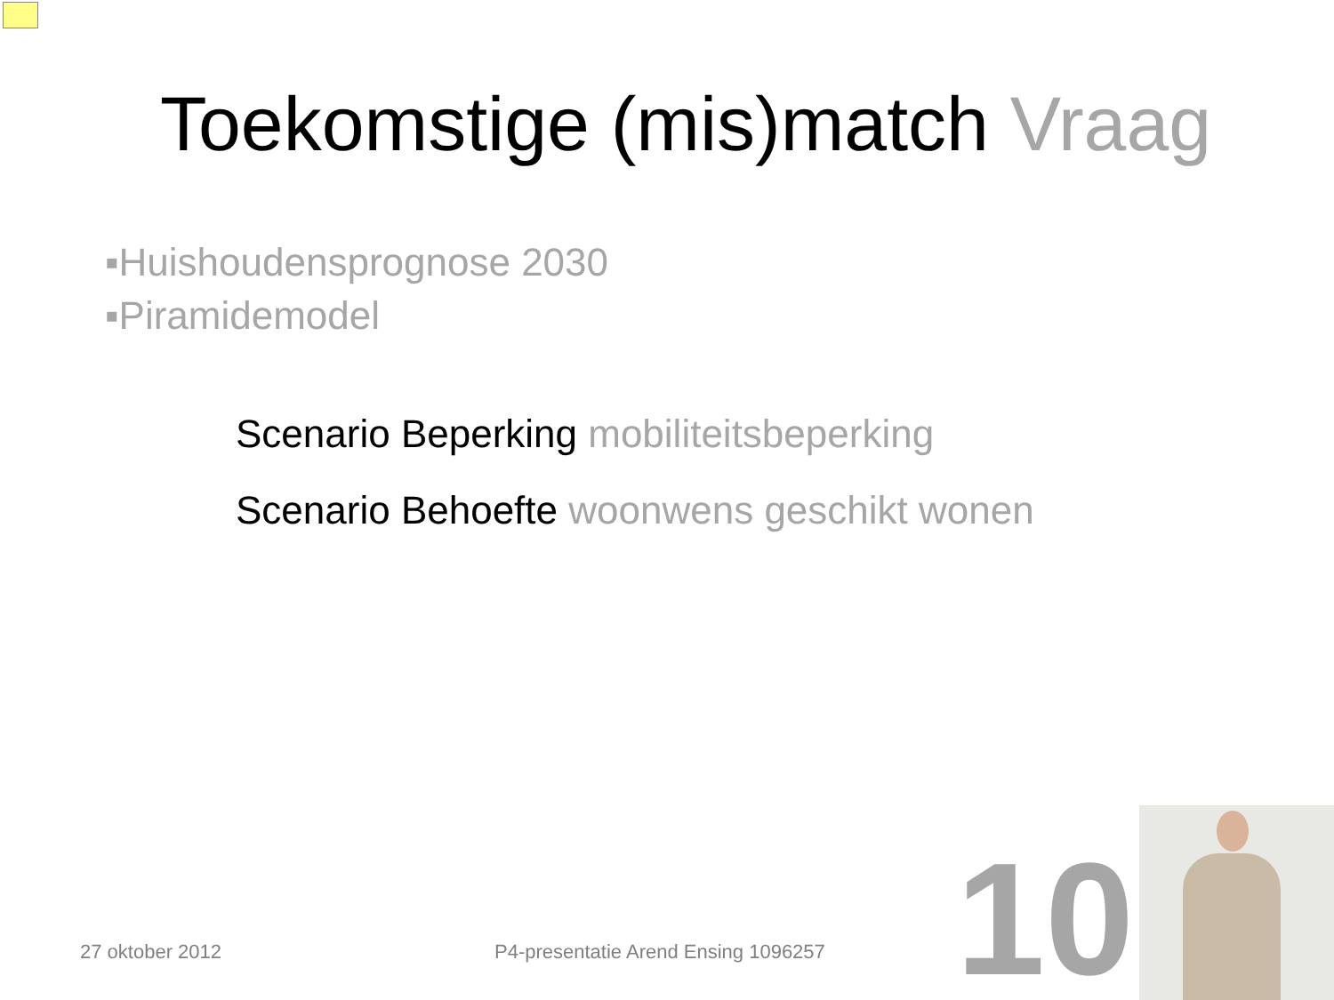Toekomstige (mis)match Vraag
▪Huishoudensprognose 2030
▪Piramidemodel
Scenario Beperking mobiliteitsbeperking
Scenario Behoefte woonwens geschikt wonen
27 oktober 2012
P4-presentatie Arend Ensing 1096257
10